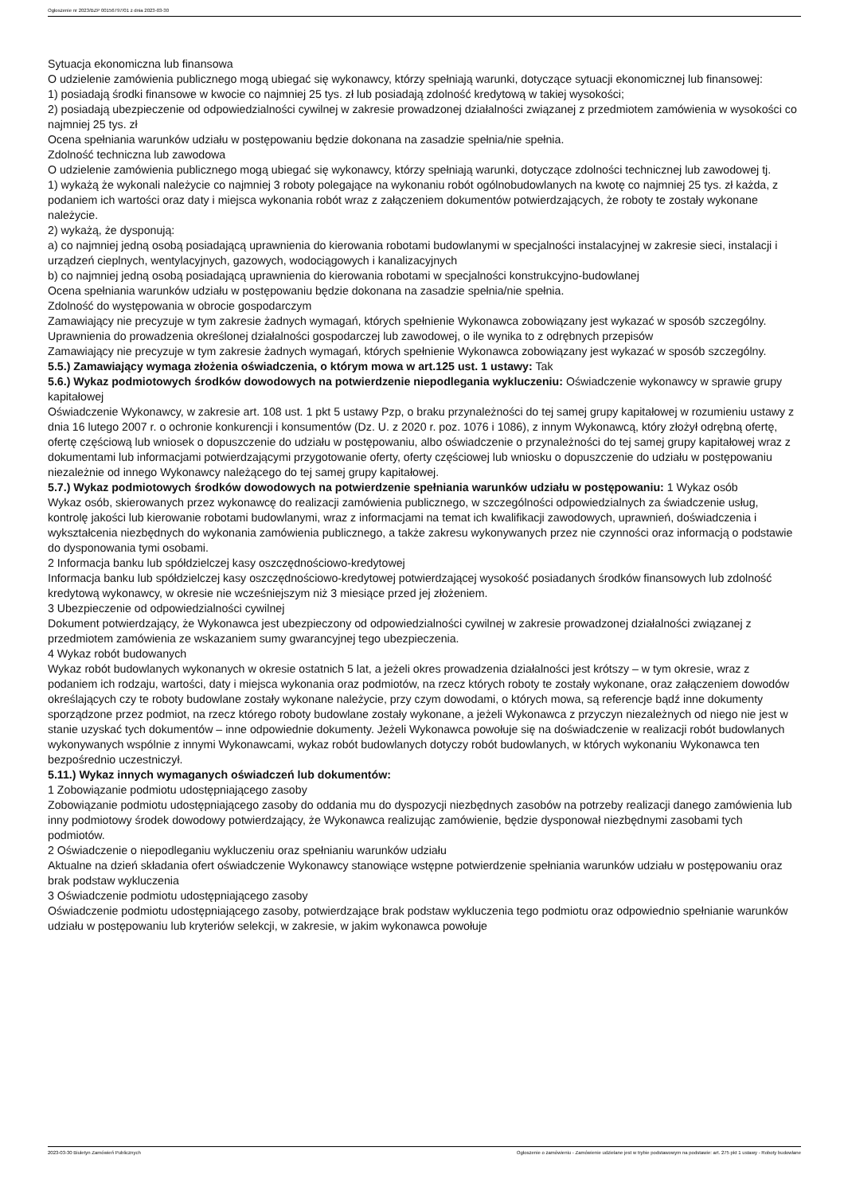Ogłoszenie nr 2023/BZP 00156797/01 z dnia 2023-03-30
Sytuacja ekonomiczna lub finansowa
O udzielenie zamówienia publicznego mogą ubiegać się wykonawcy, którzy spełniają warunki, dotyczące sytuacji ekonomicznej lub finansowej:
1) posiadają środki finansowe w kwocie co najmniej 25 tys. zł lub posiadają zdolność kredytową w takiej wysokości;
2) posiadają ubezpieczenie od odpowiedzialności cywilnej w zakresie prowadzonej działalności związanej z przedmiotem zamówienia w wysokości co najmniej 25 tys. zł
Ocena spełniania warunków udziału w postępowaniu będzie dokonana na zasadzie spełnia/nie spełnia.
Zdolność techniczna lub zawodowa
O udzielenie zamówienia publicznego mogą ubiegać się wykonawcy, którzy spełniają warunki, dotyczące zdolności technicznej lub zawodowej tj.
1) wykażą że wykonali należycie co najmniej 3 roboty polegające na wykonaniu robót ogólnobudowlanych na kwotę co najmniej 25 tys. zł każda, z podaniem ich wartości oraz daty i miejsca wykonania robót wraz z załączeniem dokumentów potwierdzających, że roboty te zostały wykonane należycie.
2) wykażą, że dysponują:
a) co najmniej jedną osobą posiadającą uprawnienia do kierowania robotami budowlanymi w specjalności instalacyjnej w zakresie sieci, instalacji i urządzeń cieplnych, wentylacyjnych, gazowych, wodociągowych i kanalizacyjnych
b) co najmniej jedną osobą posiadającą uprawnienia do kierowania robotami w specjalności konstrukcyjno-budowlanej
Ocena spełniania warunków udziału w postępowaniu będzie dokonana na zasadzie spełnia/nie spełnia.
Zdolność do występowania w obrocie gospodarczym
Zamawiający nie precyzuje w tym zakresie żadnych wymagań, których spełnienie Wykonawca zobowiązany jest wykazać w sposób szczególny.
Uprawnienia do prowadzenia określonej działalności gospodarczej lub zawodowej, o ile wynika to z odrębnych przepisów
Zamawiający nie precyzuje w tym zakresie żadnych wymagań, których spełnienie Wykonawca zobowiązany jest wykazać w sposób szczególny.
5.5.) Zamawiający wymaga złożenia oświadczenia, o którym mowa w art.125 ust. 1 ustawy: Tak
5.6.) Wykaz podmiotowych środków dowodowych na potwierdzenie niepodlegania wykluczeniu: Oświadczenie wykonawcy w sprawie grupy kapitałowej
Oświadczenie Wykonawcy, w zakresie art. 108 ust. 1 pkt 5 ustawy Pzp, o braku przynależności do tej samej grupy kapitałowej w rozumieniu ustawy z dnia 16 lutego 2007 r. o ochronie konkurencji i konsumentów (Dz. U. z 2020 r. poz. 1076 i 1086), z innym Wykonawcą, który złożył odrębną ofertę, ofertę częściową lub wniosek o dopuszczenie do udziału w postępowaniu, albo oświadczenie o przynależności do tej samej grupy kapitałowej wraz z dokumentami lub informacjami potwierdzającymi przygotowanie oferty, oferty częściowej lub wniosku o dopuszczenie do udziału w postępowaniu niezależnie od innego Wykonawcy należącego do tej samej grupy kapitałowej.
5.7.) Wykaz podmiotowych środków dowodowych na potwierdzenie spełniania warunków udziału w postępowaniu: 1 Wykaz osób
Wykaz osób, skierowanych przez wykonawcę do realizacji zamówienia publicznego, w szczególności odpowiedzialnych za świadczenie usług, kontrolę jakości lub kierowanie robotami budowlanymi, wraz z informacjami na temat ich kwalifikacji zawodowych, uprawnień, doświadczenia i wykształcenia niezbędnych do wykonania zamówienia publicznego, a także zakresu wykonywanych przez nie czynności oraz informacją o podstawie do dysponowania tymi osobami.
2 Informacja banku lub spółdzielczej kasy oszczędnościowo-kredytowej
Informacja banku lub spółdzielczej kasy oszczędnościowo-kredytowej potwierdzającej wysokość posiadanych środków finansowych lub zdolność kredytową wykonawcy, w okresie nie wcześniejszym niż 3 miesiące przed jej złożeniem.
3 Ubezpieczenie od odpowiedzialności cywilnej
Dokument potwierdzający, że Wykonawca jest ubezpieczony od odpowiedzialności cywilnej w zakresie prowadzonej działalności związanej z przedmiotem zamówienia ze wskazaniem sumy gwarancyjnej tego ubezpieczenia.
4 Wykaz robót budowanych
Wykaz robót budowlanych wykonanych w okresie ostatnich 5 lat, a jeżeli okres prowadzenia działalności jest krótszy – w tym okresie, wraz z podaniem ich rodzaju, wartości, daty i miejsca wykonania oraz podmiotów, na rzecz których roboty te zostały wykonane, oraz załączeniem dowodów określających czy te roboty budowlane zostały wykonane należycie, przy czym dowodami, o których mowa, są referencje bądź inne dokumenty sporządzone przez podmiot, na rzecz którego roboty budowlane zostały wykonane, a jeżeli Wykonawca z przyczyn niezależnych od niego nie jest w stanie uzyskać tych dokumentów – inne odpowiednie dokumenty. Jeżeli Wykonawca powołuje się na doświadczenie w realizacji robót budowlanych wykonywanych wspólnie z innymi Wykonawcami, wykaz robót budowlanych dotyczy robót budowlanych, w których wykonaniu Wykonawca ten bezpośrednio uczestniczył.
5.11.) Wykaz innych wymaganych oświadczeń lub dokumentów:
1 Zobowiązanie podmiotu udostępniającego zasoby
Zobowiązanie podmiotu udostępniającego zasoby do oddania mu do dyspozycji niezbędnych zasobów na potrzeby realizacji danego zamówienia lub inny podmiotowy środek dowodowy potwierdzający, że Wykonawca realizując zamówienie, będzie dysponował niezbędnymi zasobami tych podmiotów.
2 Oświadczenie o niepodleganiu wykluczeniu oraz spełnianiu warunków udziału
Aktualne na dzień składania ofert oświadczenie Wykonawcy stanowiące wstępne potwierdzenie spełniania warunków udziału w postępowaniu oraz brak podstaw wykluczenia
3 Oświadczenie podmiotu udostępniającego zasoby
Oświadczenie podmiotu udostępniającego zasoby, potwierdzające brak podstaw wykluczenia tego podmiotu oraz odpowiednio spełnianie warunków udziału w postępowaniu lub kryteriów selekcji, w zakresie, w jakim wykonawca powołuje
2023-03-30 Biuletyn Zamówień Publicznych Ogłoszenie o zamówieniu - Zamówienie udzielane jest w trybie podstawowym na podstawie: art. 275 pkt 1 ustawy - Roboty budowlane